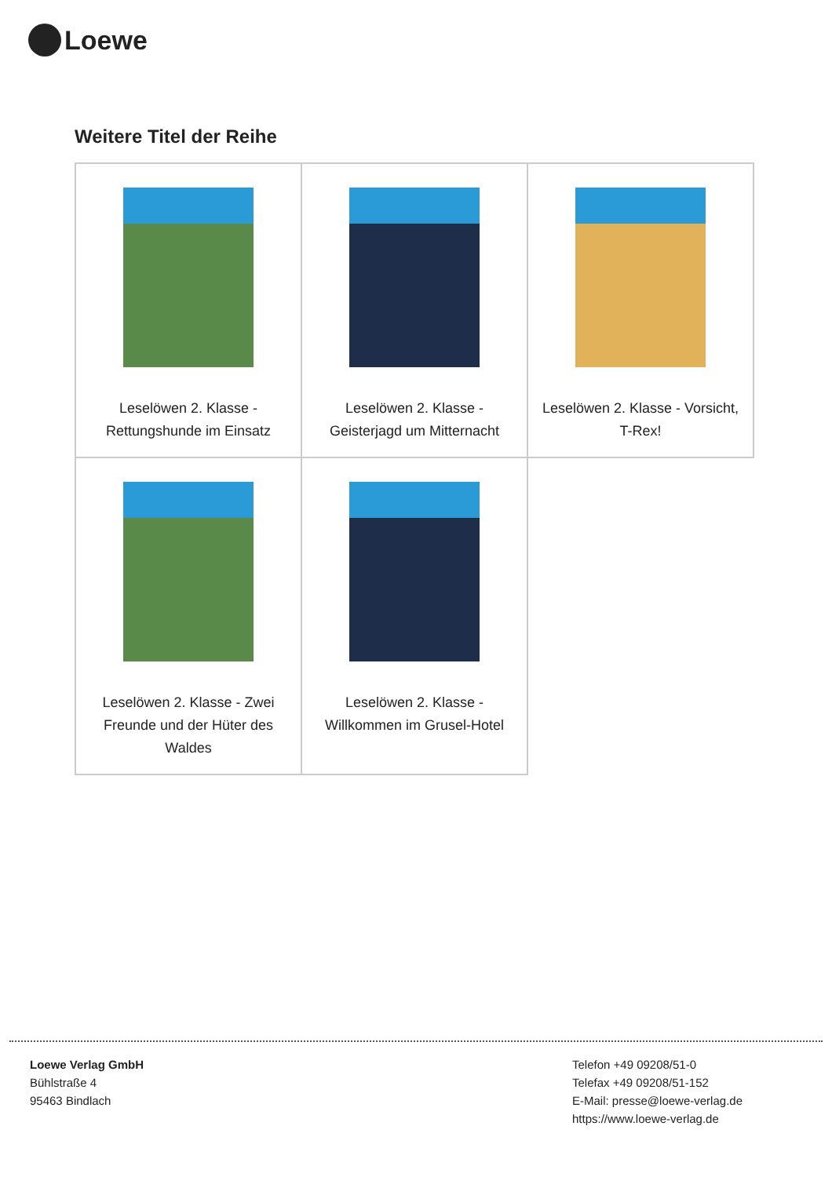Loewe
Weitere Titel der Reihe
| Leselöwen 2. Klasse - Rettungshunde im Einsatz | Leselöwen 2. Klasse - Geisterjagd um Mitternacht | Leselöwen 2. Klasse - Vorsicht, T-Rex! |
| Leselöwen 2. Klasse - Zwei Freunde und der Hüter des Waldes | Leselöwen 2. Klasse - Willkommen im Grusel-Hotel | |
Loewe Verlag GmbH
Bühlstraße 4
95463 Bindlach
Telefon +49 09208/51-0
Telefax +49 09208/51-152
E-Mail: presse@loewe-verlag.de
https://www.loewe-verlag.de